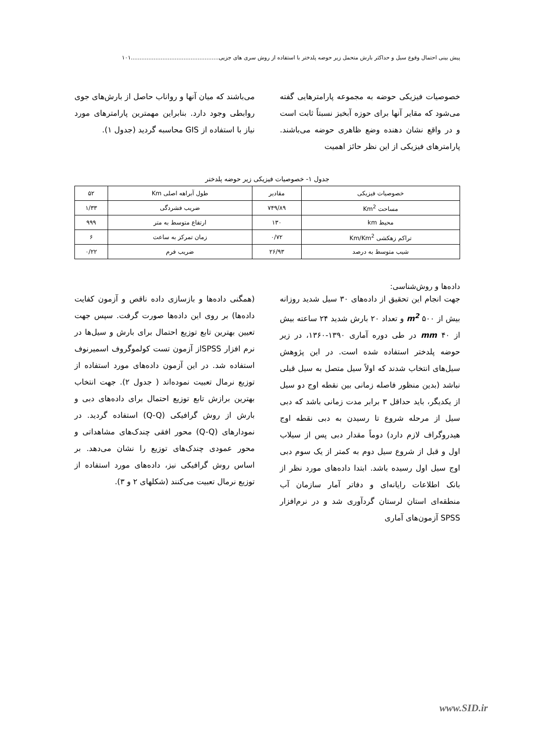پیش بینی احتمال وقوع سیل و حداکثر بارش متحمل زیر حوضه پلدختر با استفاده از روش سری های جزیی..................................................۱۰۱
خصوصیات فیزیکی حوضه به مجموعه پارامترهایی گفته می‌شود که مقایر آنها برای حوزه آبخیز نسبتاً ثابت است و در واقع نشان دهنده وضع ظاهری حوضه می‌باشند. پارامترهای فیزیکی از این نظر حائز اهمیت
می‌باشند که میان آنها و رواناب حاصل از بارش‌های جوی روابطی وجود دارد. بنابراین مهمترین پارامترهای مورد نیاز با استفاده از GIS محاسبه گردید (جدول ۱).
جدول ۱- خصوصیات فیزیکی زیر حوضه پلدختر
| خصوصیات فیزیکی | مقادیر | طول آبراهه اصلی Km | ۵۲ |
| مساحت Km<sup>2</sup> | ۷۴۹/۸۹ | ضریب فشردگی | ۱/۳۳ |
| محیط km | ۱۳۰ | ارتفاع متوسط به متر | ۹۹۹ |
| تراکم زهکشی Km/Km<sup>2</sup> | ۰/۷۲ | زمان تمرکز به ساعت | ۶ |
| شیب متوسط به درصد | ۲۶/۹۳ | ضریب فرم | ۰/۲۲ |
داده‌ها و روش‌شناسی:
جهت انجام این تحقیق از داده‌های ۳۰ سیل شدید روزانه بیش از m<sup>2</sup> ۵۰۰ و تعداد ۲۰ بارش شدید ۲۴ ساعته بیش از mm ۴۰ در طی دوره آماری ۱۳۹۰-۱۳۶۰، در زیر حوضه پلدختر استفاده شده است. در این پژوهش سیل‌های انتخاب شدند که اولاً سیل متصل به سیل قبلی نباشد (بدین منظور فاصله زمانی بین نقطه اوج دو سیل از یکدیگر، باید حداقل ۳ برابر مدت زمانی باشد که دبی سیل از مرحله شروع تا رسیدن به دبی نقطه اوج هیدروگراف لازم دارد) دوماً مقدار دبی پس از سیلاب اول و قبل از شروع سیل دوم به کمتر از یک سوم دبی اوج سیل اول رسیده باشد. ابتدا داده‌های مورد نظر از بانک اطلاعات رایانه‌ای و دفاتر آمار سازمان آب منطقه‌ای استان لرستان گردآوری شد و در نرم‌افزار SPSS آزمون‌های آماری
(همگنی داده‌ها و بازسازی داده ناقص و آزمون کفایت داده‌ها) بر روی این داده‌ها صورت گرفت. سپس جهت تعیین بهترین تابع توزیع احتمال برای بارش و سیل‌ها در نرم افزار SPSSاز آزمون تست کولموگروف اسمیرنوف استفاده شد. در این آزمون داده‌های مورد استفاده از توزیع نرمال تعبیت نموده‌اند ( جدول ۲). جهت انتخاب بهترین برازش تابع توزیع احتمال برای داده‌های دبی و بارش از روش گرافیکی (Q-Q) استفاده گردید. در نمودارهای (Q-Q) محور افقی چندک‌های مشاهداتی و محور عمودی چندک‌های توزیع را نشان می‌دهد. بر اساس روش گرافیکی نیز، داده‌های مورد استفاده از توزیع نرمال تعبیت می‌کنند (شکلهای ۲ و ۳).
www.SID.ir